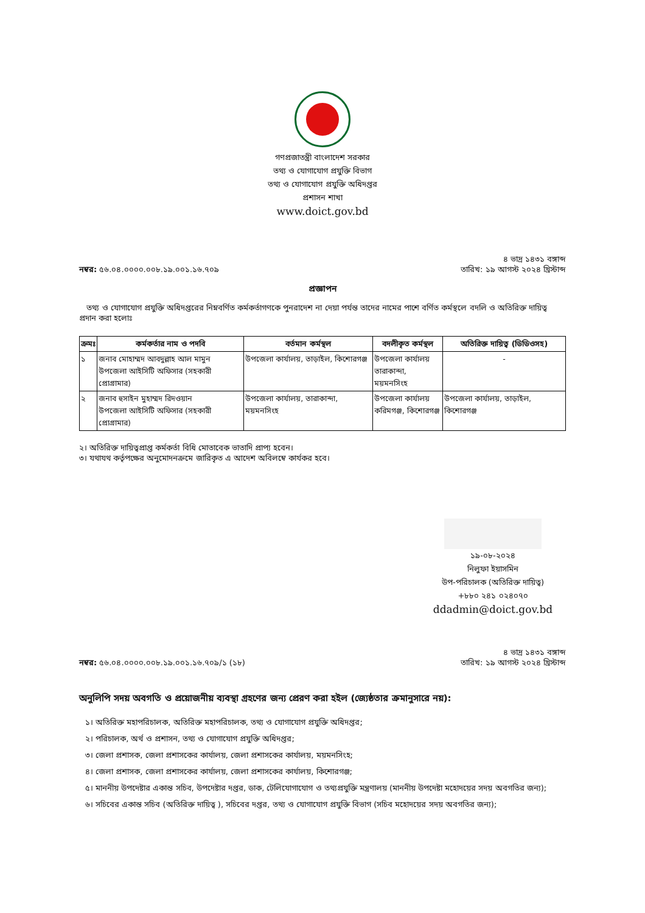গণপ্রজাতন্ত্রী বাংলাদেশ সরকার
তথ্য ও যোগাযোগ প্রযুক্তি বিভাগ
তথ্য ও যোগাযোগ প্রযুক্তি অধিদপ্তর
প্রশাসন শাখা
www.doict.gov.bd
নম্বর: ৫৬.০৪.০০০০.০০৮.১৯.০০১.১৬.৭০৯
৪ ভাদ্র ১৪৩১ বঙ্গাব্দ
তারিখ: ১৯ আগস্ট ২০২৪ খ্রিস্টাব্দ
প্রজ্ঞাপন
তথ্য ও যোগাযোগ প্রযুক্তি অধিদপ্তরের নিম্নবর্ণিত কর্মকর্তাগণকে পুনরাদেশ না দেয়া পর্যন্ত তাদের নামের পাশে বর্ণিত কর্মস্থলে বদলি ও অতিরিক্ত দায়িত্ব প্রদান করা হলোঃ
| ক্রমঃ | কর্মকর্তার নাম ও পদবি | বর্তমান কর্মস্থল | বদলীকৃত কর্মস্থল | অতিরিক্ত দায়িত্ব (ডিডিওসহ) |
| --- | --- | --- | --- | --- |
| ১ | জনাব মোহাম্মদ আবদুল্লাহ আল মামুন উপজেলা আইসিটি অফিসার (সহকারী প্রোগ্রামার) | উপজেলা কার্যালয়, তাড়াইল, কিশোরগঞ্জ | উপজেলা কার্যালয় তারাকান্দা, ময়মনসিংহ | - |
| ২ | জনাব হুসাইন মুহাম্মদ রিদওয়ান উপজেলা আইসিটি অফিসার (সহকারী প্রোগ্রামার) | উপজেলা কার্যালয়, তারাকান্দা, ময়মনসিংহ | উপজেলা কার্যালয় করিমগঞ্জ, কিশোরগঞ্জ | উপজেলা কার্যালয়, তাড়াইল, কিশোরগঞ্জ |
২। অতিরিক্ত দায়িত্বপ্রাপ্ত কর্মকর্তা বিধি মোতাবেক ভাতাদি প্রাপ্য হবেন।
৩। যথাযথ কর্তৃপক্ষের অনুমোদনক্রমে জারিকৃত এ আদেশ অবিলম্বে কার্যকর হবে।
১৯-০৮-২০২৪
নিলুফা ইয়াসমিন
উপ-পরিচালক (অতিরিক্ত দায়িত্ব)
+৮৮০ ২৪১ ০২৪০৭০
ddadmin@doict.gov.bd
নম্বর: ৫৬.০৪.০০০০.০০৮.১৯.০০১.১৬.৭০৯/১ (১৮)
৪ ভাদ্র ১৪৩১ বঙ্গাব্দ
তারিখ: ১৯ আগস্ট ২০২৪ খ্রিস্টাব্দ
অনুলিপি সদয় অবগতি ও প্রয়োজনীয় ব্যবস্থা গ্রহণের জন্য প্রেরণ করা হইল (জ্যেষ্ঠতার ক্রমানুসারে নয়):
১। অতিরিক্ত মহাপরিচালক, অতিরিক্ত মহাপরিচালক, তথ্য ও যোগাযোগ প্রযুক্তি অধিদপ্তর;
২। পরিচালক, অর্থ ও প্রশাসন, তথ্য ও যোগাযোগ প্রযুক্তি অধিদপ্তর;
৩। জেলা প্রশাসক, জেলা প্রশাসকের কার্যালয়, জেলা প্রশাসকের কার্যালয়, ময়মনসিংহ;
৪। জেলা প্রশাসক, জেলা প্রশাসকের কার্যালয়, জেলা প্রশাসকের কার্যালয়, কিশোরগঞ্জ;
৫। মাননীয় উপদেষ্টার একান্ত সচিব, উপদেষ্টার দপ্তর, ডাক, টেলিযোগাযোগ ও তথ্যপ্রযুক্তি মন্ত্রণালয় (মাননীয় উপদেষ্টা মহোদয়ের সদয় অবগতির জন্য);
৬। সচিবের একান্ত সচিব (অতিরিক্ত দায়িত্ব ), সচিবের দপ্তর, তথ্য ও যোগাযোগ প্রযুক্তি বিভাগ (সচিব মহোদয়ের সদয় অবগতির জন্য);